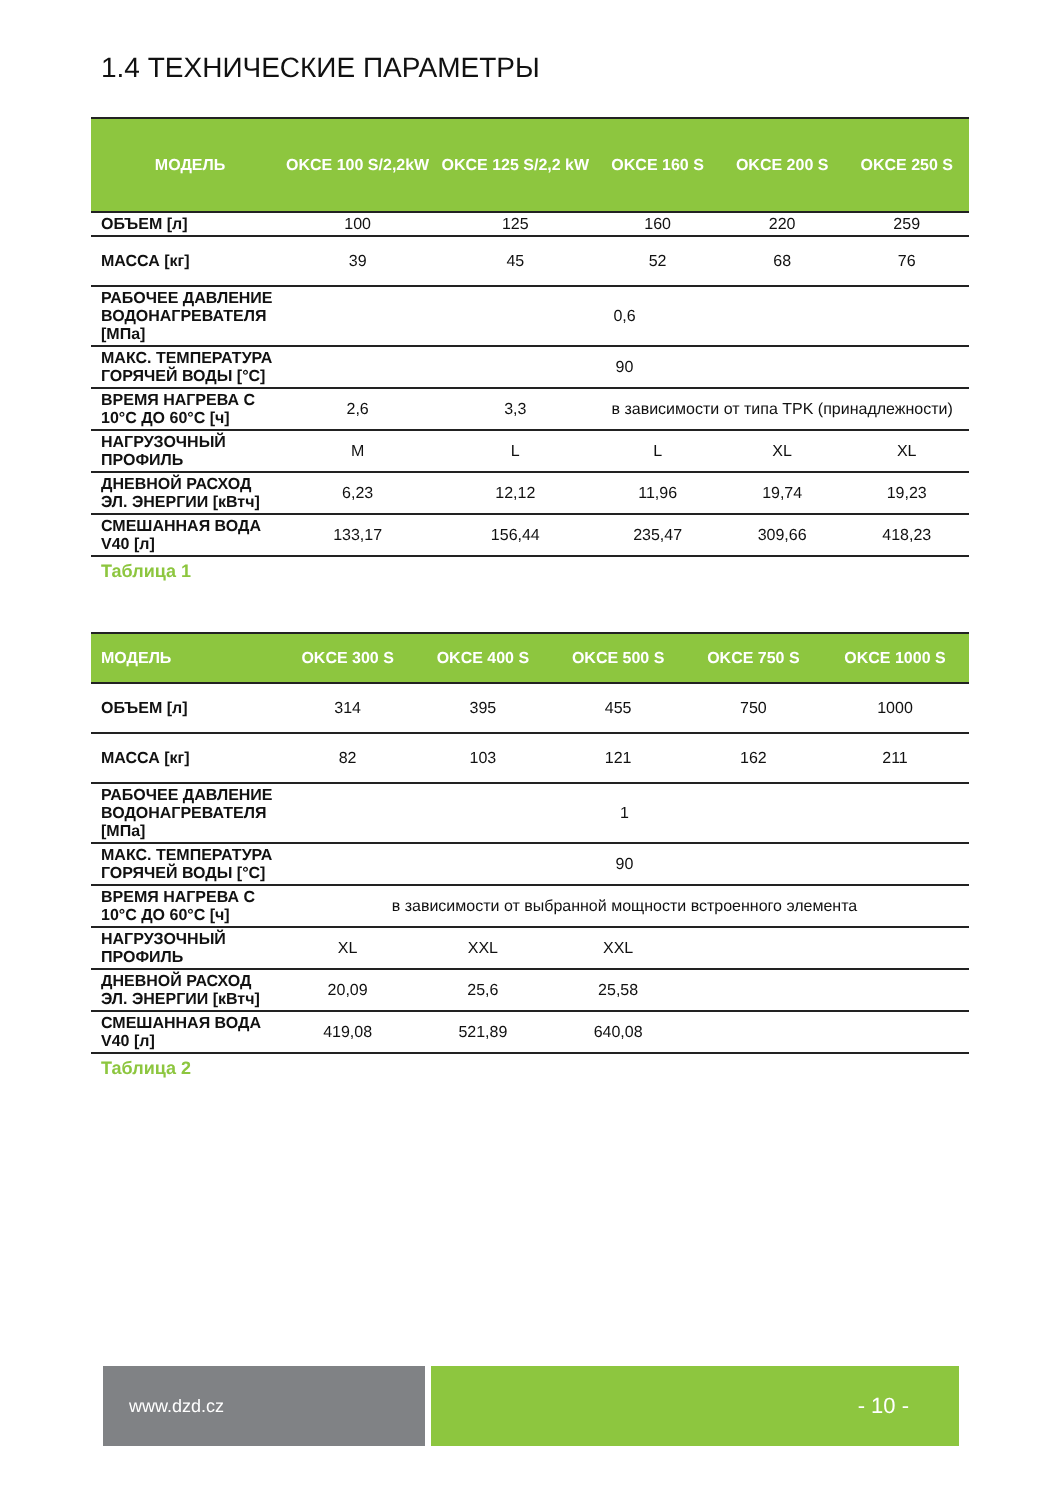1.4 ТЕХНИЧЕСКИЕ ПАРАМЕТРЫ
| МОДЕЛЬ | OKCE 100 S/2,2kW | OKCE 125 S/2,2 kW | OKCE 160 S | OKCE 200 S | OKCE 250 S |
| --- | --- | --- | --- | --- | --- |
| ОБЪЕМ [л] | 100 | 125 | 160 | 220 | 259 |
| МАССА [кг] | 39 | 45 | 52 | 68 | 76 |
| РАБОЧЕЕ ДАВЛЕНИЕ ВОДОНАГРЕВАТЕЛЯ [МПа] | 0,6 | | | | |
| МАКС. ТЕМПЕРАТУРА ГОРЯЧЕЙ ВОДЫ [°C] | 90 | | | | |
| ВРЕМЯ НАГРЕВА С 10°C ДО 60°C [ч] | 2,6 | 3,3 | в зависимости от типа TPK (принадлежности) | | |
| НАГРУЗОЧНЫЙ ПРОФИЛЬ | M | L | L | XL | XL |
| ДНЕВНОЙ РАСХОД ЭЛ. ЭНЕРГИИ [кВтч] | 6,23 | 12,12 | 11,96 | 19,74 | 19,23 |
| СМЕШАННАЯ ВОДА V40 [л] | 133,17 | 156,44 | 235,47 | 309,66 | 418,23 |
Таблица 1
| МОДЕЛЬ | OKCE 300 S | OKCE 400 S | OKCE 500 S | OKCE 750 S | OKCE 1000 S |
| --- | --- | --- | --- | --- | --- |
| ОБЪЕМ [л] | 314 | 395 | 455 | 750 | 1000 |
| МАССА [кг] | 82 | 103 | 121 | 162 | 211 |
| РАБОЧЕЕ ДАВЛЕНИЕ ВОДОНАГРЕВАТЕЛЯ [МПа] | 1 | | | | |
| МАКС. ТЕМПЕРАТУРА ГОРЯЧЕЙ ВОДЫ [°C] | 90 | | | | |
| ВРЕМЯ НАГРЕВА С 10°C ДО 60°C [ч] | в зависимости от выбранной мощности встроенного элемента | | | | |
| НАГРУЗОЧНЫЙ ПРОФИЛЬ | XL | XXL | XXL | | |
| ДНЕВНОЙ РАСХОД ЭЛ. ЭНЕРГИИ [кВтч] | 20,09 | 25,6 | 25,58 | | |
| СМЕШАННАЯ ВОДА V40 [л] | 419,08 | 521,89 | 640,08 | | |
Таблица 2
www.dzd.cz
- 10 -